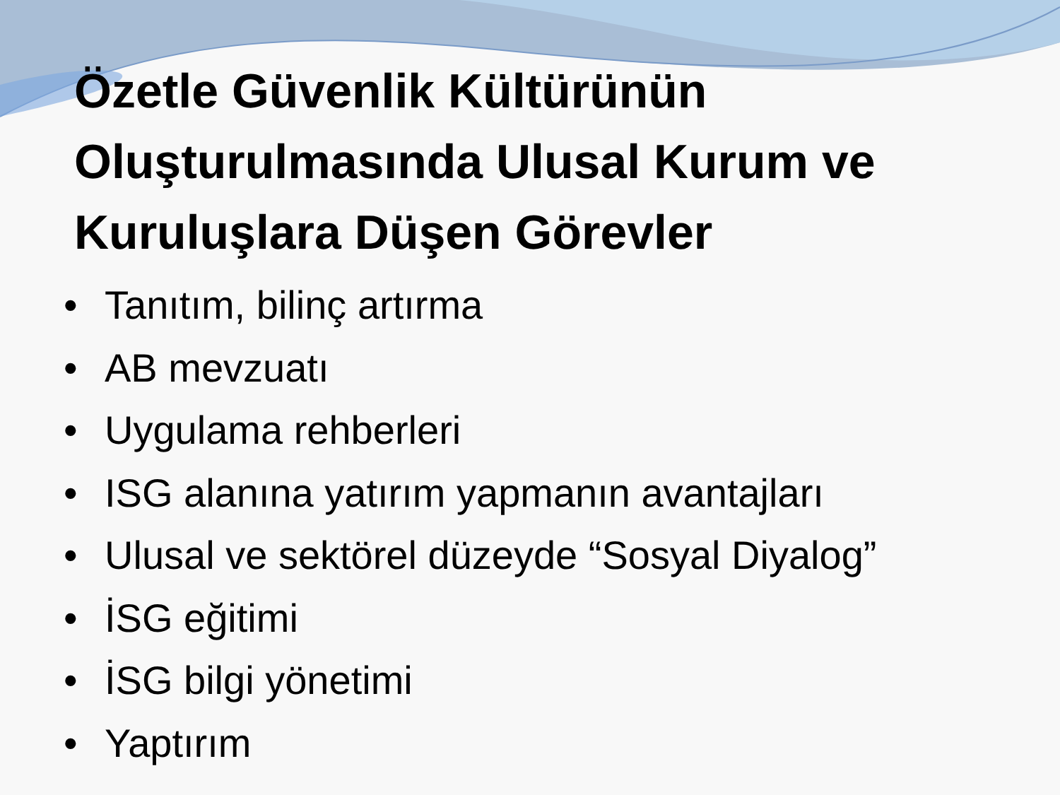Özetle Güvenlik Kültürünün Oluşturulmasında Ulusal Kurum ve Kuruluşlara Düşen Görevler
• Tanıtım, bilinç artırma
• AB mevzuatı
• Uygulama rehberleri
• ISG alanına yatırım yapmanın avantajları
• Ulusal ve sektörel düzeyde “Sosyal Diyalog”
• İSG eğitimi
• İSG bilgi yönetimi
• Yaptırım